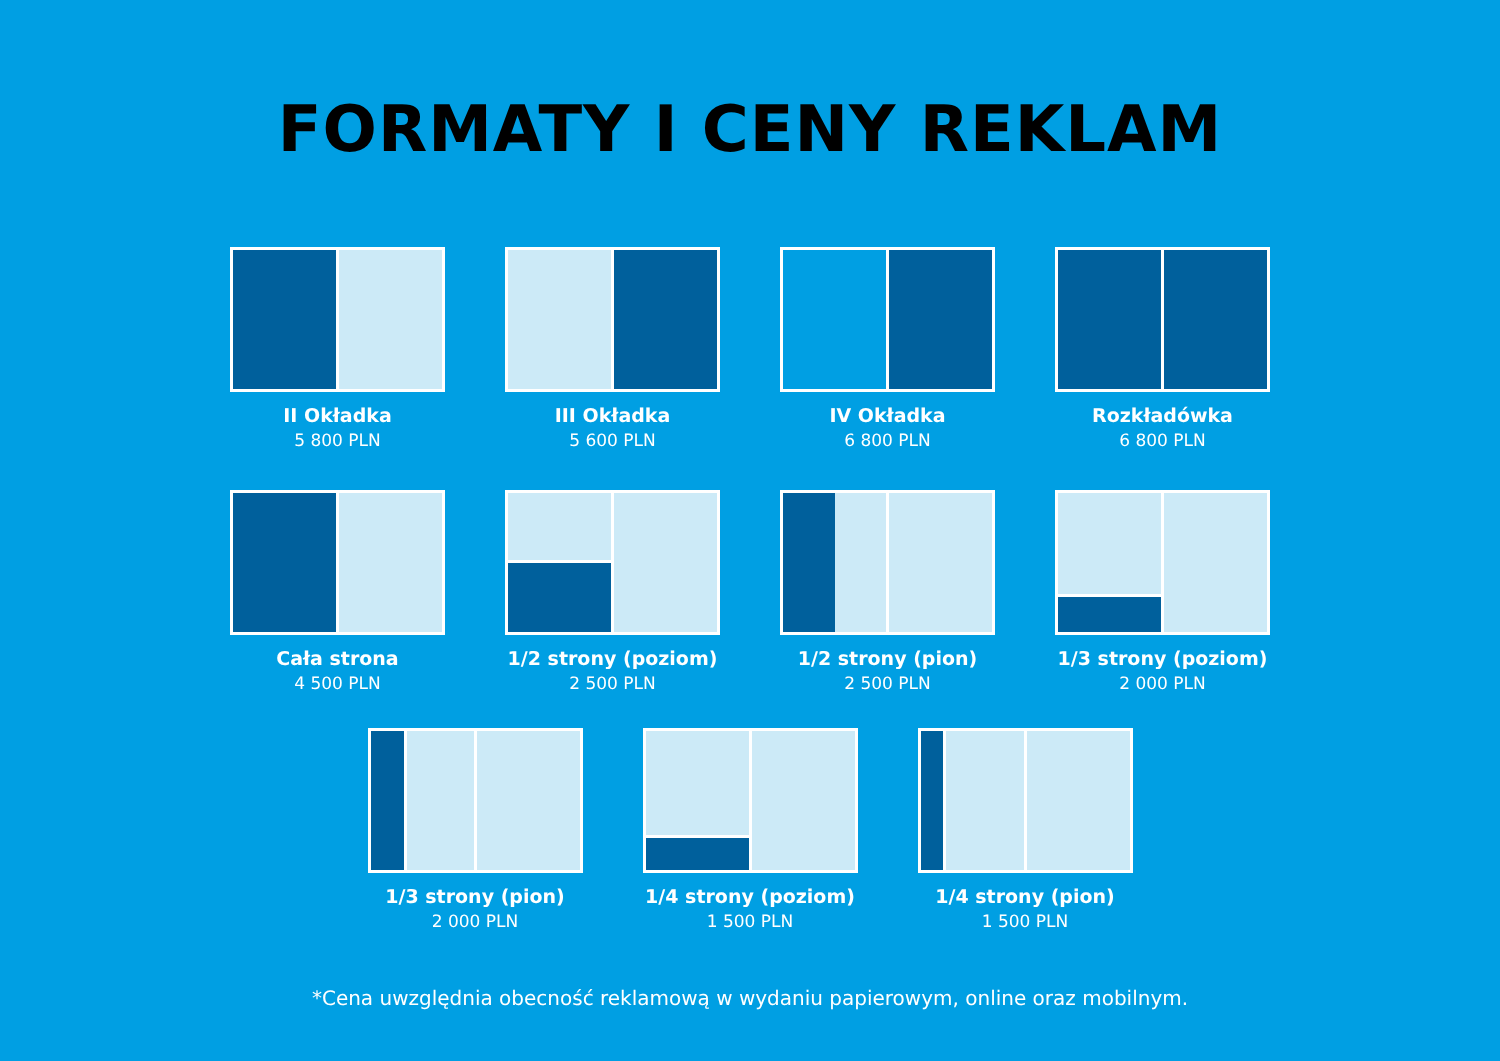FORMATY I CENY REKLAM
II Okładka
5 800 PLN
III Okładka
5 600 PLN
IV Okładka
6 800 PLN
Rozkładówka
6 800 PLN
Cała strona
4 500 PLN
1/2 strony (poziom)
2 500 PLN
1/2 strony (pion)
2 500 PLN
1/3 strony (poziom)
2 000 PLN
1/3 strony (pion)
2 000 PLN
1/4 strony (poziom)
1 500 PLN
1/4 strony (pion)
1 500 PLN
*Cena uwzględnia obecność reklamową w wydaniu papierowym, online oraz mobilnym.